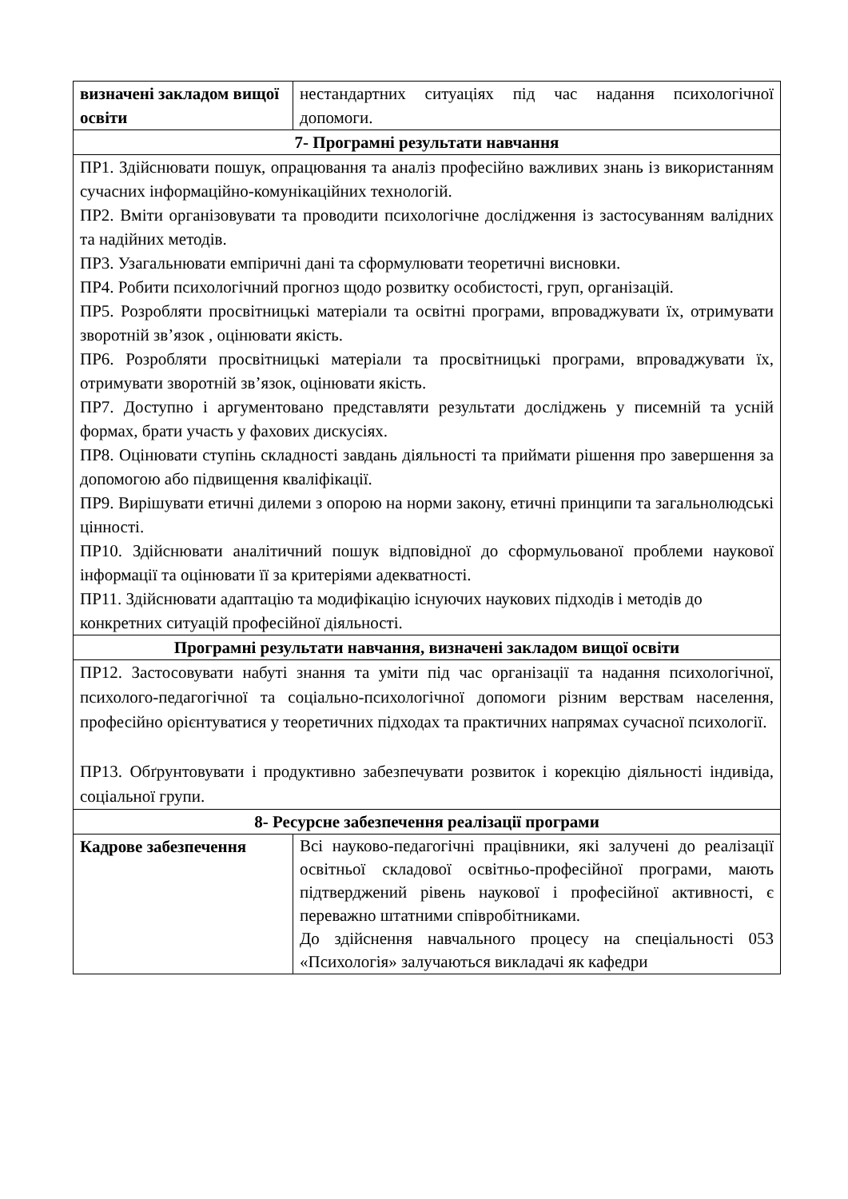| визначені закладом вищої освіти | нестандартних ситуаціях під час надання психологічної допомоги. |
| 7- Програмні результати навчання | |
| ПР1. Здійснювати пошук, опрацювання та аналіз професійно важливих знань із використанням сучасних інформаційно-комунікаційних технологій. ПР2. Вміти організовувати та проводити психологічне дослідження із застосуванням валідних та надійних методів. ПР3. Узагальнювати емпіричні дані та сформулювати теоретичні висновки. ПР4. Робити психологічний прогноз щодо розвитку особистості, груп, організацій. ПР5. Розробляти просвітницькі матеріали та освітні програми, впроваджувати їх, отримувати зворотній зв’язок , оцінювати якість. ПР6. Розробляти просвітницькі матеріали та просвітницькі програми, впроваджувати їх, отримувати зворотній зв’язок, оцінювати якість. ПР7. Доступно і аргументовано представляти результати досліджень у писемній та усній формах, брати участь у фахових дискусіях. ПР8. Оцінювати ступінь складності завдань діяльності та приймати рішення про завершення за допомогою або підвищення кваліфікації. ПР9. Вирішувати етичні дилеми з опорою на норми закону, етичні принципи та загальнолюдські цінності. ПР10. Здійснювати аналітичний пошук відповідної до сформульованої проблеми наукової інформації та оцінювати її за критеріями адекватності. ПР11. Здійснювати адаптацію та модифікацію існуючих наукових підходів і методів до конкретних ситуацій професійної діяльності. | |
| Програмні результати навчання, визначені закладом вищої освіти | |
| ПР12. Застосовувати набуті знання та уміти під час організації та надання психологічної, психолого-педагогічної та соціально-психологічної допомоги різним верствам населення, професійно орієнтуватися у теоретичних підходах та практичних напрямах сучасної психології. ПР13. Обґрунтовувати і продуктивно забезпечувати розвиток і корекцію діяльності індивіда, соціальної групи. | |
| 8- Ресурсне забезпечення реалізації програми | |
| Кадрове забезпечення | Всі науково-педагогічні працівники, які залучені до реалізації освітньої складової освітньо-професійної програми, мають підтверджений рівень наукової і професійної активності, є переважно штатними співробітниками. До здійснення навчального процесу на спеціальності 053 «Психологія» залучаються викладачі як кафедри |